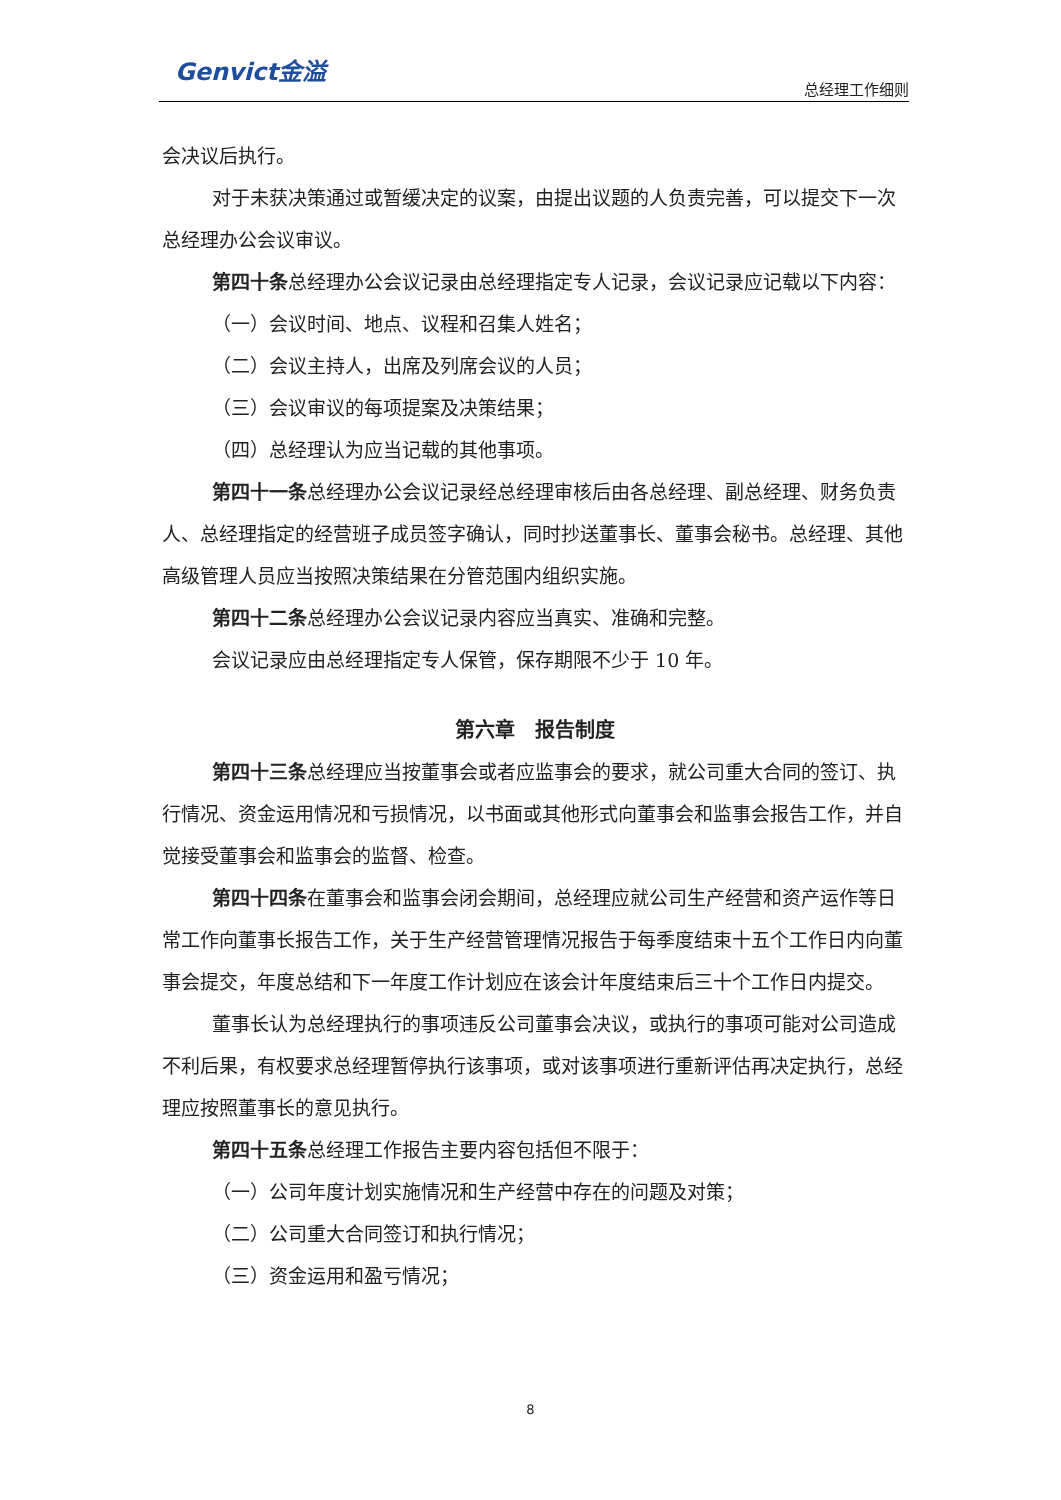Genvict金溢 总经理工作细则
会决议后执行。
对于未获决策通过或暂缓决定的议案，由提出议题的人负责完善，可以提交下一次总经理办公会议审议。
第四十条总经理办公会议记录由总经理指定专人记录，会议记录应记载以下内容：
（一）会议时间、地点、议程和召集人姓名；
（二）会议主持人，出席及列席会议的人员；
（三）会议审议的每项提案及决策结果；
（四）总经理认为应当记载的其他事项。
第四十一条总经理办公会议记录经总经理审核后由各总经理、副总经理、财务负责人、总经理指定的经营班子成员签字确认，同时抄送董事长、董事会秘书。总经理、其他高级管理人员应当按照决策结果在分管范围内组织实施。
第四十二条总经理办公会议记录内容应当真实、准确和完整。
会议记录应由总经理指定专人保管，保存期限不少于 10 年。
第六章　报告制度
第四十三条总经理应当按董事会或者应监事会的要求，就公司重大合同的签订、执行情况、资金运用情况和亏损情况，以书面或其他形式向董事会和监事会报告工作，并自觉接受董事会和监事会的监督、检查。
第四十四条在董事会和监事会闭会期间，总经理应就公司生产经营和资产运作等日常工作向董事长报告工作，关于生产经营管理情况报告于每季度结束十五个工作日内向董事会提交，年度总结和下一年度工作计划应在该会计年度结束后三十个工作日内提交。
董事长认为总经理执行的事项违反公司董事会决议，或执行的事项可能对公司造成不利后果，有权要求总经理暂停执行该事项，或对该事项进行重新评估再决定执行，总经理应按照董事长的意见执行。
第四十五条总经理工作报告主要内容包括但不限于：
（一）公司年度计划实施情况和生产经营中存在的问题及对策；
（二）公司重大合同签订和执行情况；
（三）资金运用和盈亏情况；
8